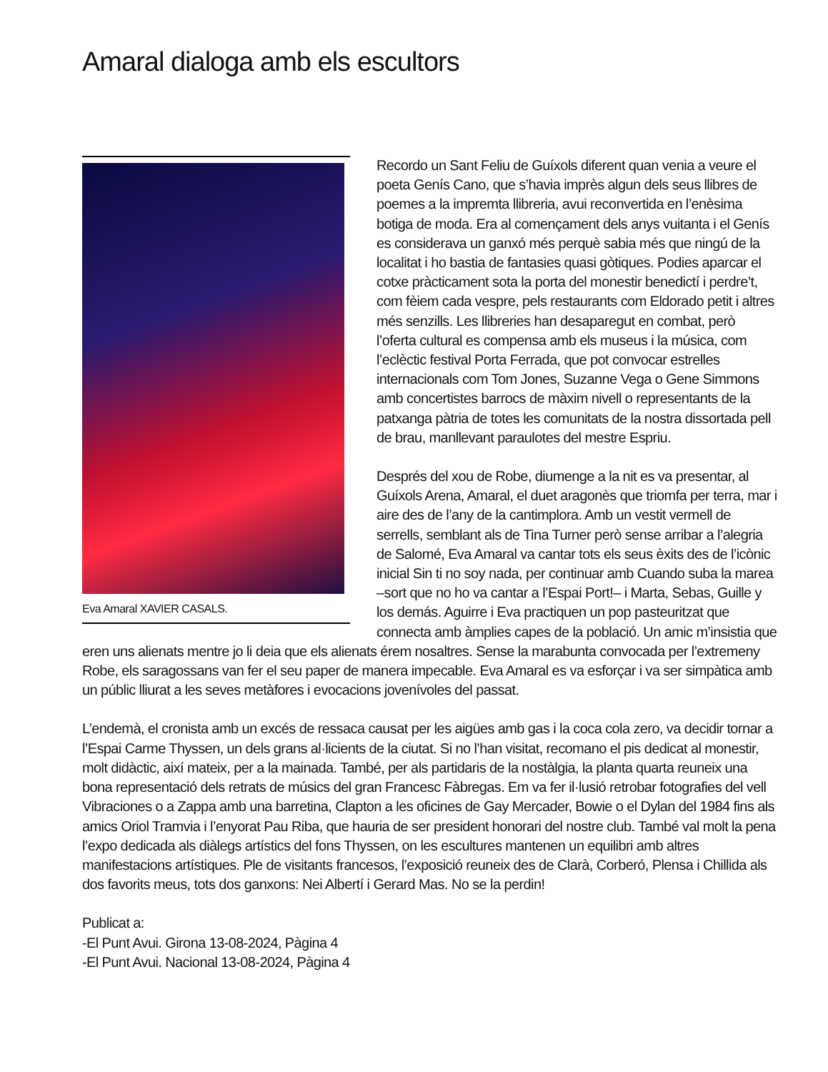Amaral dialoga amb els escultors
Eva Amaral XAVIER CASALS.
Recordo un Sant Feliu de Guíxols diferent quan venia a veure el poeta Genís Cano, que s’havia imprès algun dels seus llibres de poemes a la impremta llibreria, avui reconvertida en l’enèsima botiga de moda. Era al començament dels anys vuitanta i el Genís es considerava un ganxó més perquè sabia més que ningú de la localitat i ho bastia de fantasies quasi gòtiques. Podies aparcar el cotxe pràcticament sota la porta del monestir benedictí i perdre’t, com fèiem cada vespre, pels restaurants com Eldorado petit i altres més senzills. Les llibreries han desaparegut en combat, però l’oferta cultural es compensa amb els museus i la música, com l’eclèctic festival Porta Ferrada, que pot convocar estrelles internacionals com Tom Jones, Suzanne Vega o Gene Simmons amb concertistes barrocs de màxim nivell o representants de la patxanga pàtria de totes les comunitats de la nostra dissortada pell de brau, manllevant paraulotes del mestre Espriu.
Després del xou de Robe, diumenge a la nit es va presentar, al Guíxols Arena, Amaral, el duet aragonès que triomfa per terra, mar i aire des de l’any de la cantimplora. Amb un vestit vermell de serrells, semblant als de Tina Turner però sense arribar a l’alegria de Salomé, Eva Amaral va cantar tots els seus èxits des de l’icònic inicial Sin ti no soy nada, per continuar amb Cuando suba la marea –sort que no ho va cantar a l’Espai Port!– i Marta, Sebas, Guille y los demás. Aguirre i Eva practiquen un pop pasteuritzat que connecta amb àmplies capes de la població. Un amic m’insistia que eren uns alienats mentre jo li deia que els alienats érem nosaltres. Sense la marabunta convocada per l’extremeny Robe, els saragossans van fer el seu paper de manera impecable. Eva Amaral es va esforçar i va ser simpàtica amb un públic lliurat a les seves metàfores i evocacions jovenívoles del passat.
L’endemà, el cronista amb un excés de ressaca causat per les aigües amb gas i la coca cola zero, va decidir tornar a l’Espai Carme Thyssen, un dels grans al·licients de la ciutat. Si no l’han visitat, recomano el pis dedicat al monestir, molt didàctic, així mateix, per a la mainada. També, per als partidaris de la nostàlgia, la planta quarta reuneix una bona representació dels retrats de músics del gran Francesc Fàbregas. Em va fer il·lusió retrobar fotografies del vell Vibraciones o a Zappa amb una barretina, Clapton a les oficines de Gay Mercader, Bowie o el Dylan del 1984 fins als amics Oriol Tramvia i l’enyorat Pau Riba, que hauria de ser president honorari del nostre club. També val molt la pena l’expo dedicada als diàlegs artístics del fons Thyssen, on les escultures mantenen un equilibri amb altres manifestacions artístiques. Ple de visitants francesos, l’exposició reuneix des de Clarà, Corberó, Plensa i Chillida als dos favorits meus, tots dos ganxons: Nei Albertí i Gerard Mas. No se la perdin!
Publicat a:
-El Punt Avui. Girona 13-08-2024, Pàgina 4
-El Punt Avui. Nacional 13-08-2024, Pàgina 4